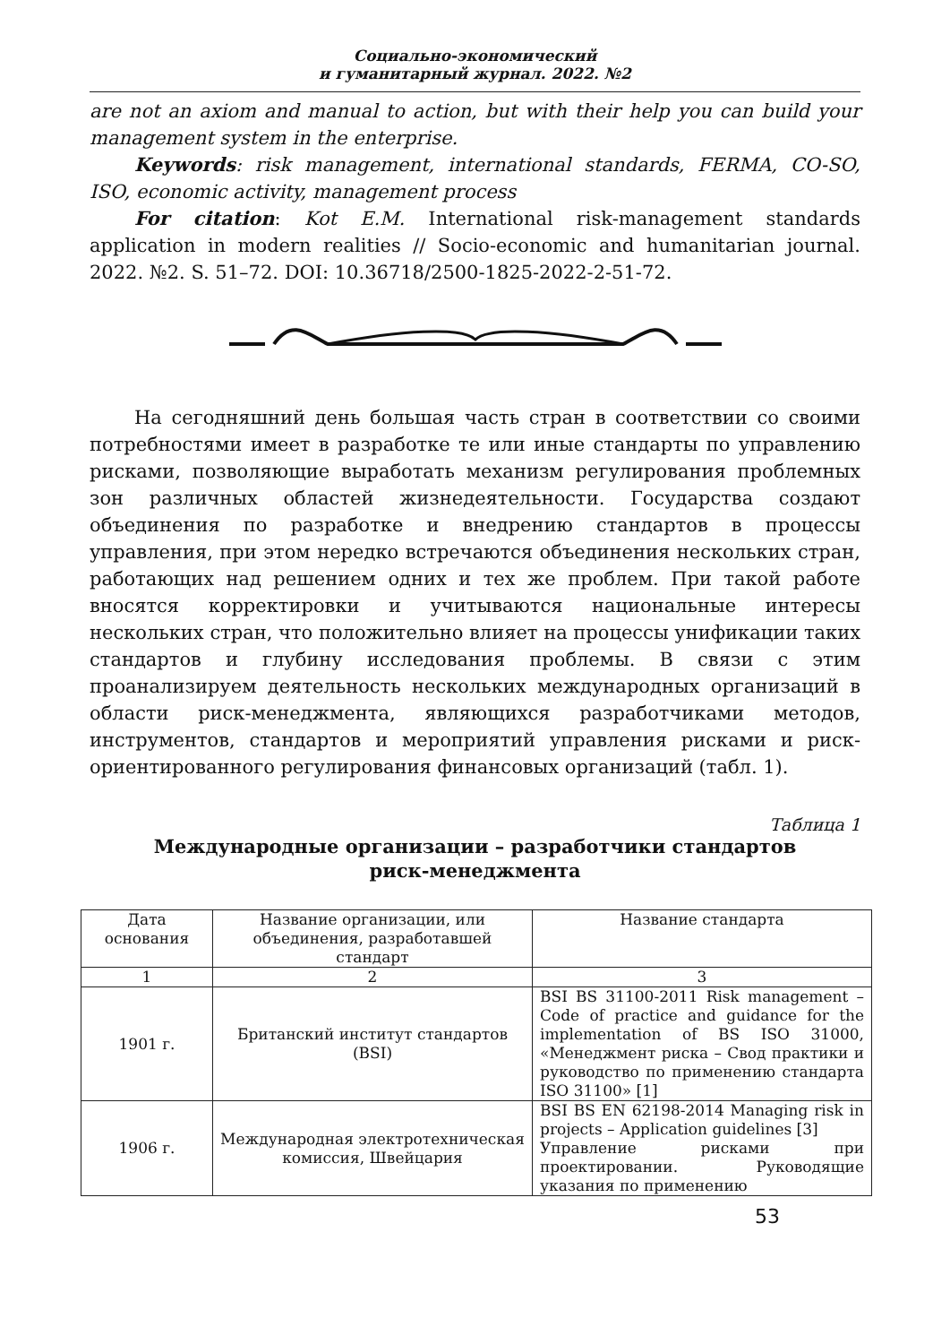Социально-экономический
и гуманитарный журнал. 2022. №2
are not an axiom and manual to action, but with their help you can build your management system in the enterprise.
Keywords: risk management, international standards, FERMA, CO-SO, ISO, economic activity, management process
For citation: Kot E.M. International risk-management standards application in modern realities // Socio-economic and humanitarian journal. 2022. №2. S. 51–72. DOI: 10.36718/2500-1825-2022-2-51-72.
На сегодняшний день большая часть стран в соответствии со своими потребностями имеет в разработке те или иные стандарты по управлению рисками, позволяющие выработать механизм регулирования проблемных зон различных областей жизнедеятельности. Государства создают объединения по разработке и внедрению стандартов в процессы управления, при этом нередко встречаются объединения нескольких стран, работающих над решением одних и тех же проблем. При такой работе вносятся корректировки и учитываются национальные интересы нескольких стран, что положительно влияет на процессы унификации таких стандартов и глубину исследования проблемы. В связи с этим проанализируем деятельность нескольких международных организаций в области риск-менеджмента, являющихся разработчиками методов, инструментов, стандартов и мероприятий управления рисками и риск-ориентированного регулирования финансовых организаций (табл. 1).
Таблица 1
Международные организации – разработчики стандартов
риск-менеджмента
| Дата основания | Название организации, или объединения, разработавшей стандарт | Название стандарта |
| --- | --- | --- |
| 1 | 2 | 3 |
| 1901 г. | Британский институт стандартов (BSI) | BSI BS 31100-2011 Risk management – Code of practice and guidance for the implementation of BS ISO 31000, «Менеджмент риска – Свод практики и руководство по применению стандарта ISO 31100» [1] |
| 1906 г. | Международная электротехническая комиссия, Швейцария | BSI BS EN 62198-2014 Managing risk in projects – Application guidelines [3] Управление рисками при проектировании. Руководящие указания по применению |
53